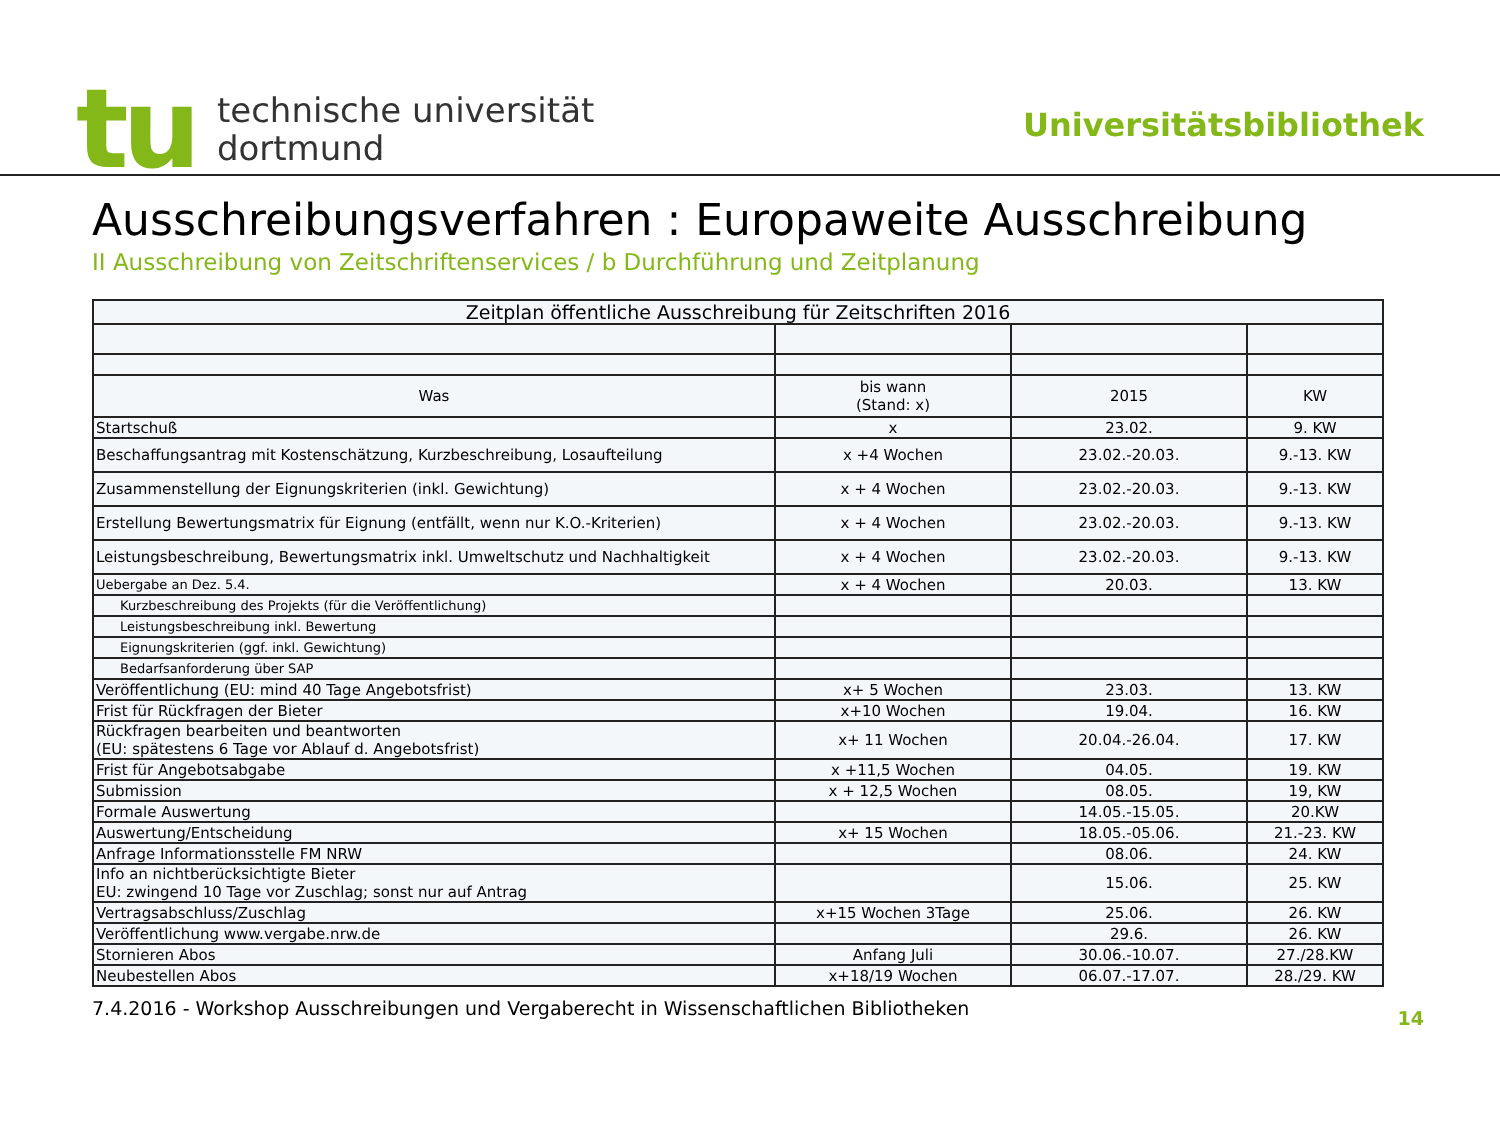tu
technische universität
dortmund
Universitätsbibliothek
Ausschreibungsverfahren : Europaweite Ausschreibung
II Ausschreibung von Zeitschriftenservices / b Durchführung und Zeitplanung
| Zeitplan öffentliche Ausschreibung für Zeitschriften 2016 | | | |
| --- | --- | --- | --- |
| Was | bis wann (Stand: x) | 2015 | KW |
| Startschuß | x | 23.02. | 9. KW |
| Beschaffungsantrag mit Kostenschätzung, Kurzbeschreibung, Losaufteilung | x +4 Wochen | 23.02.-20.03. | 9.-13. KW |
| Zusammenstellung der Eignungskriterien (inkl. Gewichtung) | x + 4 Wochen | 23.02.-20.03. | 9.-13. KW |
| Erstellung Bewertungsmatrix für Eignung (entfällt, wenn nur K.O.-Kriterien) | x + 4 Wochen | 23.02.-20.03. | 9.-13. KW |
| Leistungsbeschreibung, Bewertungsmatrix inkl. Umweltschutz und Nachhaltigkeit | x + 4 Wochen | 23.02.-20.03. | 9.-13. KW |
| Uebergabe an Dez. 5.4. | x + 4 Wochen | 20.03. | 13. KW |
| Kurzbeschreibung des Projekts (für die Veröffentlichung) | | | |
| Leistungsbeschreibung inkl. Bewertung | | | |
| Eignungskriterien (ggf. inkl. Gewichtung) | | | |
| Bedarfsanforderung über SAP | | | |
| Veröffentlichung (EU: mind 40 Tage Angebotsfrist) | x+ 5 Wochen | 23.03. | 13. KW |
| Frist für Rückfragen der Bieter | x+10 Wochen | 19.04. | 16. KW |
| Rückfragen bearbeiten und beantworten (EU: spätestens 6 Tage vor Ablauf d. Angebotsfrist) | x+ 11 Wochen | 20.04.-26.04. | 17. KW |
| Frist für Angebotsabgabe | x +11,5 Wochen | 04.05. | 19. KW |
| Submission | x + 12,5 Wochen | 08.05. | 19, KW |
| Formale Auswertung | | 14.05.-15.05. | 20.KW |
| Auswertung/Entscheidung | x+ 15 Wochen | 18.05.-05.06. | 21.-23. KW |
| Anfrage Informationsstelle FM NRW | | 08.06. | 24. KW |
| Info an nichtberücksichtigte Bieter EU: zwingend 10 Tage vor Zuschlag; sonst nur auf Antrag | | 15.06. | 25. KW |
| Vertragsabschluss/Zuschlag | x+15 Wochen 3Tage | 25.06. | 26. KW |
| Veröffentlichung www.vergabe.nrw.de | | 29.6. | 26. KW |
| Stornieren Abos | Anfang Juli | 30.06.-10.07. | 27./28.KW |
| Neubestellen Abos | x+18/19 Wochen | 06.07.-17.07. | 28./29. KW |
7.4.2016 - Workshop Ausschreibungen und Vergaberecht in Wissenschaftlichen Bibliotheken 14